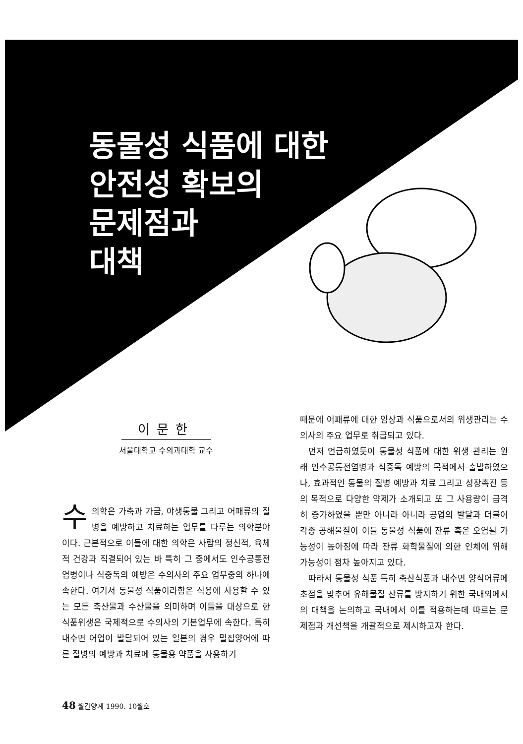동물성 식품에 대한
안전성 확보의
문제점과
대책
이문한
서울대학교 수의과대학 교수
수의학은 가축과 가금, 야생동물 그리고 어패류의 질병을 예방하고 치료하는 업무를 다루는 의학분야이다. 근본적으로 이들에 대한 의학은 사람의 정신적, 육체적 건강과 직결되어 있는 바 특히 그 중에서도 인수공통전염병이나 식중독의 예방은 수의사의 주요 업무중의 하나에 속한다. 여기서 동물성 식품이라함은 식용에 사용할 수 있는 모든 축산물과 수산물을 의미하며 이들을 대상으로 한 식품위생은 국제적으로 수의사의 기본업무에 속한다. 특히 내수면 어업이 발달되어 있는 일본의 경우 밀집양어에 따른 질병의 예방과 치료에 동물용 약품을 사용하기
때문에 어패류에 대한 임상과 식품으로서의 위생관리는 수의사의 주요 업무로 취급되고 있다.
먼저 언급하였듯이 동물성 식품에 대한 위생 관리는 원래 인수공통전염병과 식중독 예방의 목적에서 출발하였으나, 효과적인 동물의 질병 예방과 치료 그리고 성장촉진 등의 목적으로 다양한 약제가 소개되고 또 그 사용량이 급격히 증가하였을 뿐만 아니라 아니라 공업의 발달과 더불어 각종 공해물질이 이들 동물성 식품에 잔류 혹은 오염될 가능성이 높아짐에 따라 잔류 화학물질에 의한 인체에 위해 가능성이 점차 높아지고 있다.
따라서 동물성 식품 특히 축산식품과 내수면 양식어류에 초점을 맞추어 유해물질 잔류를 방지하기 위한 국내외에서의 대책을 논의하고 국내에서 이를 적용하는데 따르는 문제점과 개선책을 개괄적으로 제시하고자 한다.
48 월간양계 1990. 10월호